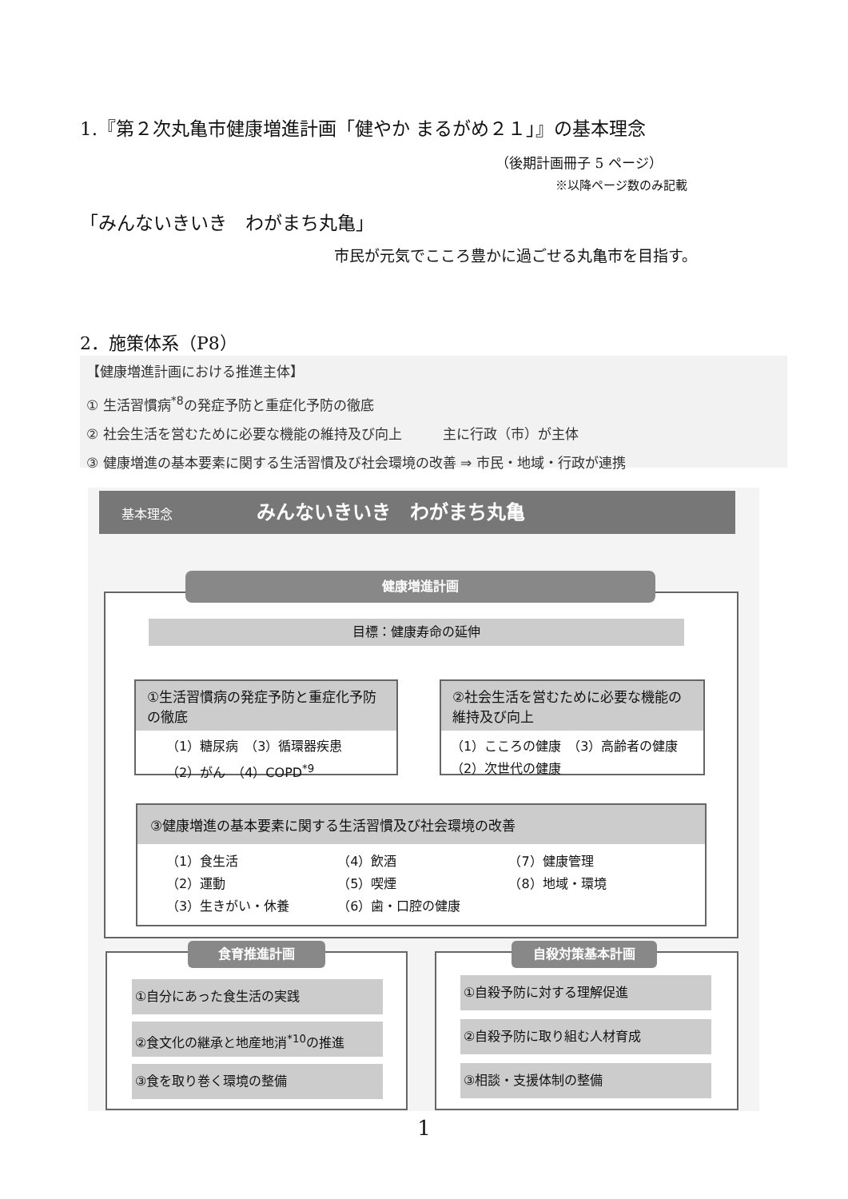1.『第２次丸亀市健康増進計画「健やか まるがめ２１」』の基本理念
（後期計画冊子 5 ページ）
※以降ページ数のみ記載
「みんないきいき　わがまち丸亀」
市民が元気でこころ豊かに過ごせる丸亀市を目指す。
2．施策体系（P8）
【健康増進計画における推進主体】
① 生活習慣病<sup>*8</sup>の発症予防と重症化予防の徹底
② 社会生活を営むために必要な機能の維持及び向上　　　主に行政（市）が主体
③ 健康増進の基本要素に関する生活習慣及び社会環境の改善 ⇒ 市民・地域・行政が連携
基本理念 みんないきいき　わがまち丸亀
健康増進計画
目標：健康寿命の延伸
①生活習慣病の発症予防と重症化予防の徹底
（1）糖尿病　（3）循環器疾患
（2）がん　（4）COPD<sup>*9</sup>
②社会生活を営むために必要な機能の維持及び向上
（1）こころの健康　（3）高齢者の健康
（2）次世代の健康
③健康増進の基本要素に関する生活習慣及び社会環境の改善
（1）食生活
（2）運動
（3）生きがい・休養
（4）飲酒
（5）喫煙
（6）歯・口腔の健康
（7）健康管理
（8）地域・環境
食育推進計画
①自分にあった食生活の実践
②食文化の継承と地産地消<sup>*10</sup>の推進
③食を取り巻く環境の整備
自殺対策基本計画
①自殺予防に対する理解促進
②自殺予防に取り組む人材育成
③相談・支援体制の整備
1